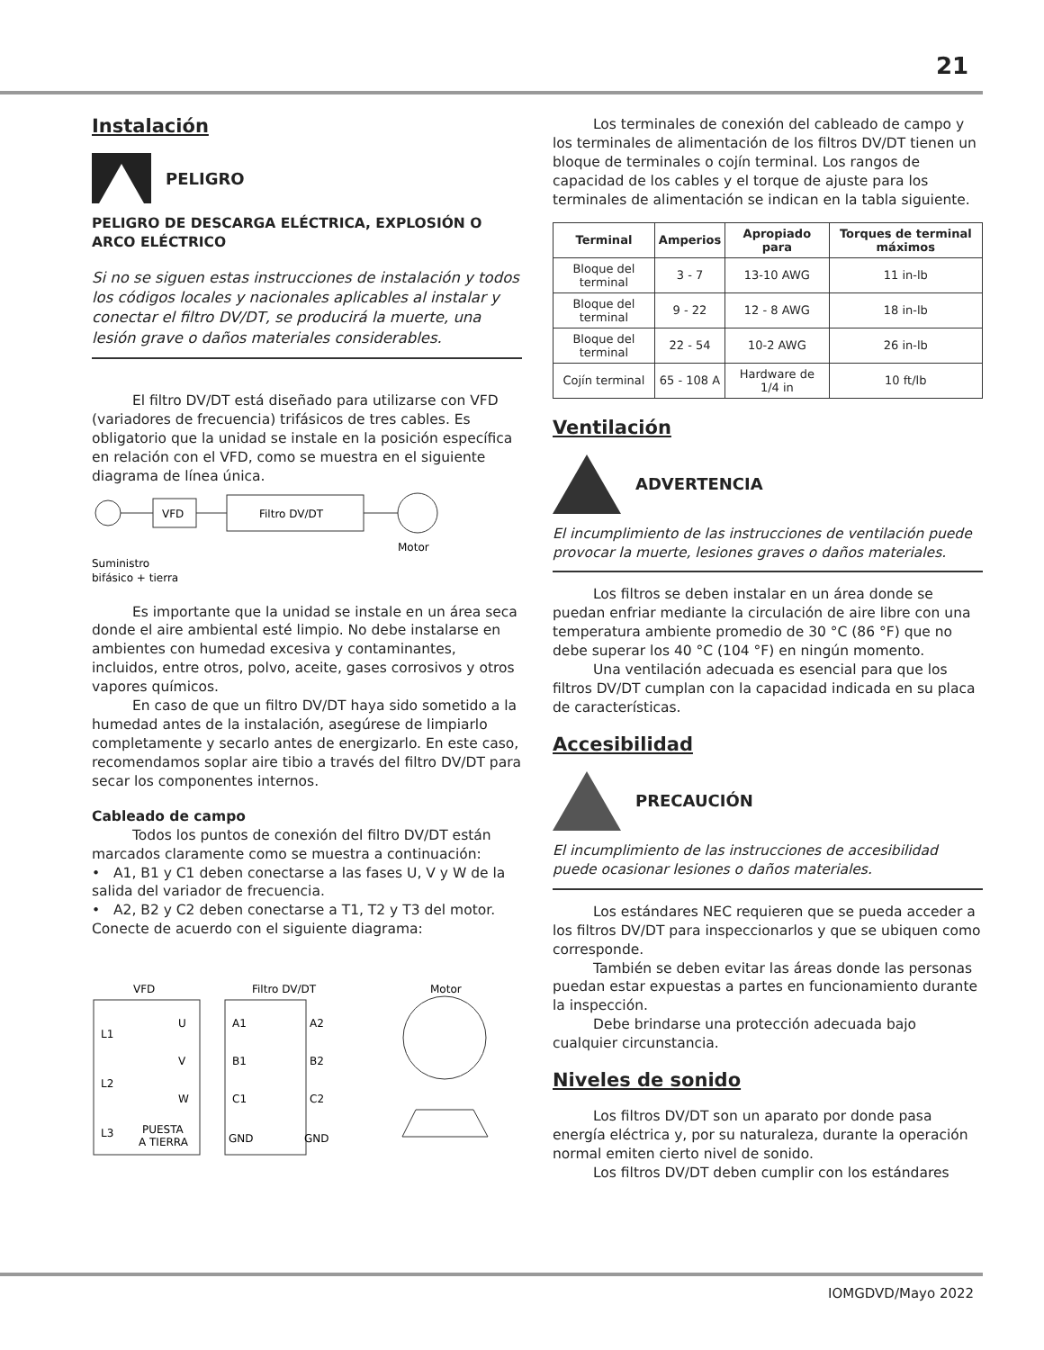21
Instalación
PELIGRO
PELIGRO DE DESCARGA ELÉCTRICA, EXPLOSIÓN O ARCO ELÉCTRICO
Si no se siguen estas instrucciones de instalación y todos los códigos locales y nacionales aplicables al instalar y conectar el filtro DV/DT, se producirá la muerte, una lesión grave o daños materiales considerables.
El filtro DV/DT está diseñado para utilizarse con VFD (variadores de frecuencia) trifásicos de tres cables. Es obligatorio que la unidad se instale en la posición específica en relación con el VFD, como se muestra en el siguiente diagrama de línea única.
VFD
Filtro DV/DT
Motor
Suministro
bifásico + tierra
Es importante que la unidad se instale en un área seca donde el aire ambiental esté limpio. No debe instalarse en ambientes con humedad excesiva y contaminantes, incluidos, entre otros, polvo, aceite, gases corrosivos y otros vapores químicos.
En caso de que un filtro DV/DT haya sido sometido a la humedad antes de la instalación, asegúrese de limpiarlo completamente y secarlo antes de energizarlo. En este caso, recomendamos soplar aire tibio a través del filtro DV/DT para secar los componentes internos.
Cableado de campo
Todos los puntos de conexión del filtro DV/DT están marcados claramente como se muestra a continuación:
• A1, B1 y C1 deben conectarse a las fases U, V y W de la salida del variador de frecuencia.
• A2, B2 y C2 deben conectarse a T1, T2 y T3 del motor.
Conecte de acuerdo con el siguiente diagrama:
VFD
Filtro DV/DT
Motor
L1
L2
L3
U
V
W
PUESTA
A TIERRA
A1
B1
C1
GND
A2
B2
C2
GND
Los terminales de conexión del cableado de campo y los terminales de alimentación de los filtros DV/DT tienen un bloque de terminales o cojín terminal. Los rangos de capacidad de los cables y el torque de ajuste para los terminales de alimentación se indican en la tabla siguiente.
| Terminal | Amperios | Apropiado para | Torques de terminal máximos |
| --- | --- | --- | --- |
| Bloque del terminal | 3 - 7 | 13-10 AWG | 11 in-lb |
| Bloque del terminal | 9 - 22 | 12 - 8 AWG | 18 in-lb |
| Bloque del terminal | 22 - 54 | 10-2 AWG | 26 in-lb |
| Cojín terminal | 65 - 108 A | Hardware de 1/4 in | 10 ft/lb |
Ventilación
ADVERTENCIA
El incumplimiento de las instrucciones de ventilación puede provocar la muerte, lesiones graves o daños materiales.
Los filtros se deben instalar en un área donde se puedan enfriar mediante la circulación de aire libre con una temperatura ambiente promedio de 30 °C (86 °F) que no debe superar los 40 °C (104 °F) en ningún momento.
Una ventilación adecuada es esencial para que los filtros DV/DT cumplan con la capacidad indicada en su placa de características.
Accesibilidad
PRECAUCIÓN
El incumplimiento de las instrucciones de accesibilidad puede ocasionar lesiones o daños materiales.
Los estándares NEC requieren que se pueda acceder a los filtros DV/DT para inspeccionarlos y que se ubiquen como corresponde.
También se deben evitar las áreas donde las personas puedan estar expuestas a partes en funcionamiento durante la inspección.
Debe brindarse una protección adecuada bajo cualquier circunstancia.
Niveles de sonido
Los filtros DV/DT son un aparato por donde pasa energía eléctrica y, por su naturaleza, durante la operación normal emiten cierto nivel de sonido.
Los filtros DV/DT deben cumplir con los estándares
IOMGDVD/Mayo 2022